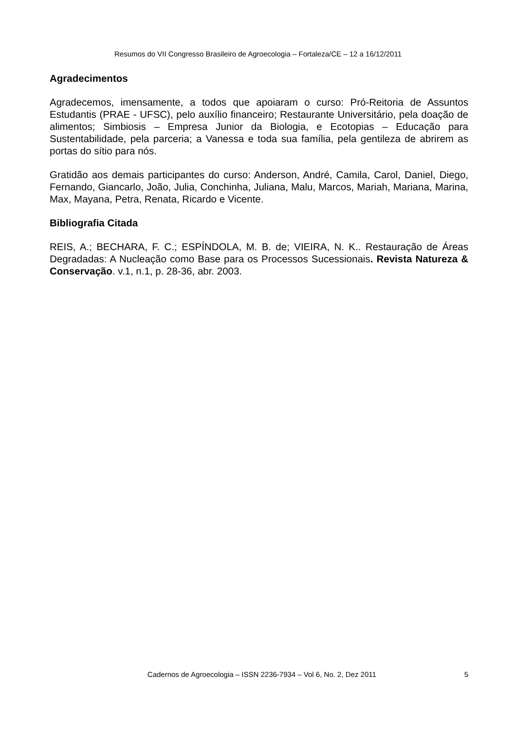Resumos do VII Congresso Brasileiro de Agroecologia – Fortaleza/CE – 12 a 16/12/2011
Agradecimentos
Agradecemos, imensamente, a todos que apoiaram o curso: Pró-Reitoria de Assuntos Estudantis (PRAE - UFSC), pelo auxílio financeiro; Restaurante Universitário, pela doação de alimentos; Simbiosis – Empresa Junior da Biologia, e Ecotopias – Educação para Sustentabilidade, pela parceria; a Vanessa e toda sua família, pela gentileza de abrirem as portas do sítio para nós.
Gratidão aos demais participantes do curso: Anderson, André, Camila, Carol, Daniel, Diego, Fernando, Giancarlo, João, Julia, Conchinha, Juliana, Malu, Marcos, Mariah, Mariana, Marina, Max, Mayana, Petra, Renata, Ricardo e Vicente.
Bibliografia Citada
REIS, A.; BECHARA, F. C.; ESPÍNDOLA, M. B. de; VIEIRA, N. K.. Restauração de Áreas Degradadas: A Nucleação como Base para os Processos Sucessionais. Revista Natureza & Conservação. v.1, n.1, p. 28-36, abr. 2003.
Cadernos de Agroecologia – ISSN 2236-7934 – Vol 6, No. 2, Dez 2011 5